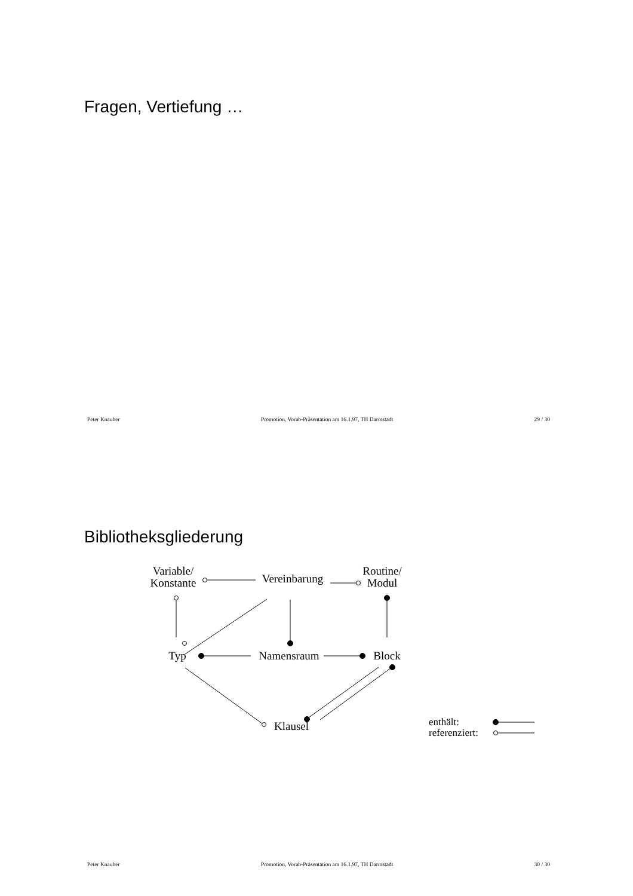Fragen, Vertiefung …
Peter Knauber Promotion, Vorab-Präsentation am 16.1.97, TH Darmstadt 29 / 30
Bibliotheksgliederung
Variable/
Konstante
Vereinbarung
Routine/
Modul
Typ
Namensraum
Block
Klausel
enthält:
referenziert:
Peter Knauber Promotion, Vorab-Präsentation am 16.1.97, TH Darmstadt 30 / 30